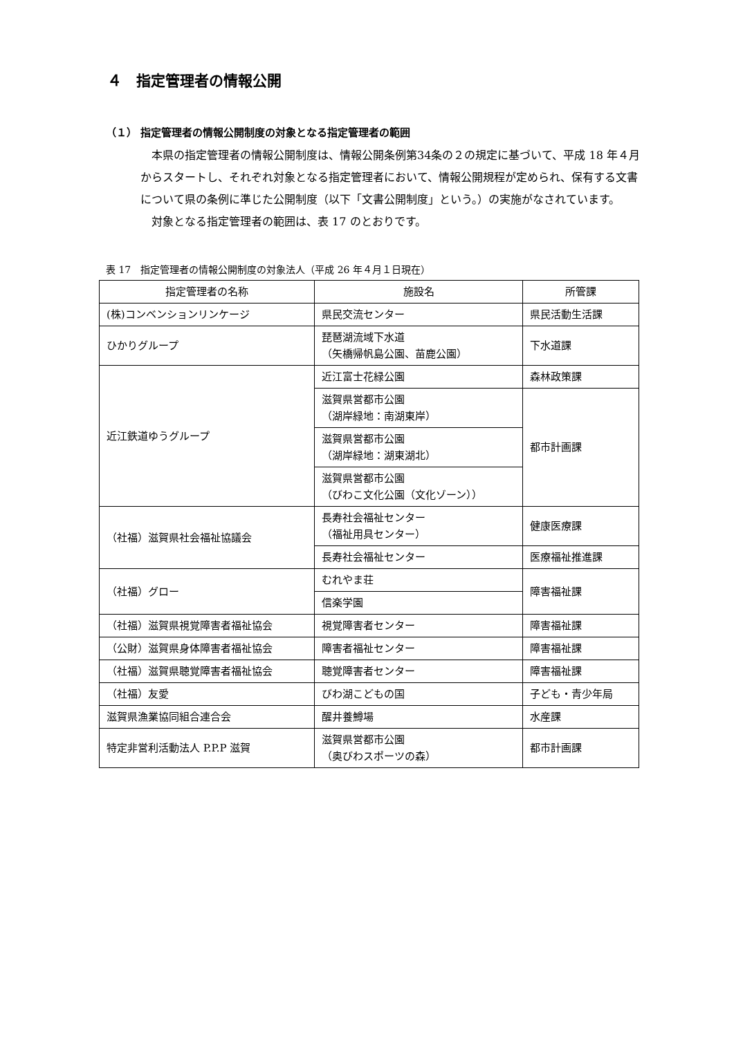４　指定管理者の情報公開
（１） 指定管理者の情報公開制度の対象となる指定管理者の範囲
　本県の指定管理者の情報公開制度は、情報公開条例第34条の２の規定に基づいて、平成 18 年４月からスタートし、それぞれ対象となる指定管理者において、情報公開規程が定められ、保有する文書について県の条例に準じた公開制度（以下「文書公開制度」という。）の実施がなされています。
　対象となる指定管理者の範囲は、表 17 のとおりです。
表 17　指定管理者の情報公開制度の対象法人（平成 26 年４月１日現在）
| 指定管理者の名称 | 施設名 | 所管課 |
| --- | --- | --- |
| (株)コンベンションリンケージ | 県民交流センター | 県民活動生活課 |
| ひかりグループ | 琵琶湖流域下水道 （矢橋帰帆島公園、苗鹿公園） | 下水道課 |
| 近江鉄道ゆうグループ | 近江富士花緑公園 | 森林政策課 |
| | 滋賀県営都市公園 （湖岸緑地：南湖東岸） | 都市計画課 |
| | 滋賀県営都市公園 （湖岸緑地：湖東湖北） | |
| | 滋賀県営都市公園 （びわこ文化公園（文化ゾーン）） | |
| （社福）滋賀県社会福祉協議会 | 長寿社会福祉センター （福祉用具センター） | 健康医療課 |
| | 長寿社会福祉センター | 医療福祉推進課 |
| （社福）グロー | むれやま荘 | 障害福祉課 |
| | 信楽学園 | |
| （社福）滋賀県視覚障害者福祉協会 | 視覚障害者センター | 障害福祉課 |
| （公財）滋賀県身体障害者福祉協会 | 障害者福祉センター | 障害福祉課 |
| （社福）滋賀県聴覚障害者福祉協会 | 聴覚障害者センター | 障害福祉課 |
| （社福）友愛 | びわ湖こどもの国 | 子ども・青少年局 |
| 滋賀県漁業協同組合連合会 | 醒井養鱒場 | 水産課 |
| 特定非営利活動法人 P.P.P 滋賀 | 滋賀県営都市公園 （奥びわスポーツの森） | 都市計画課 |